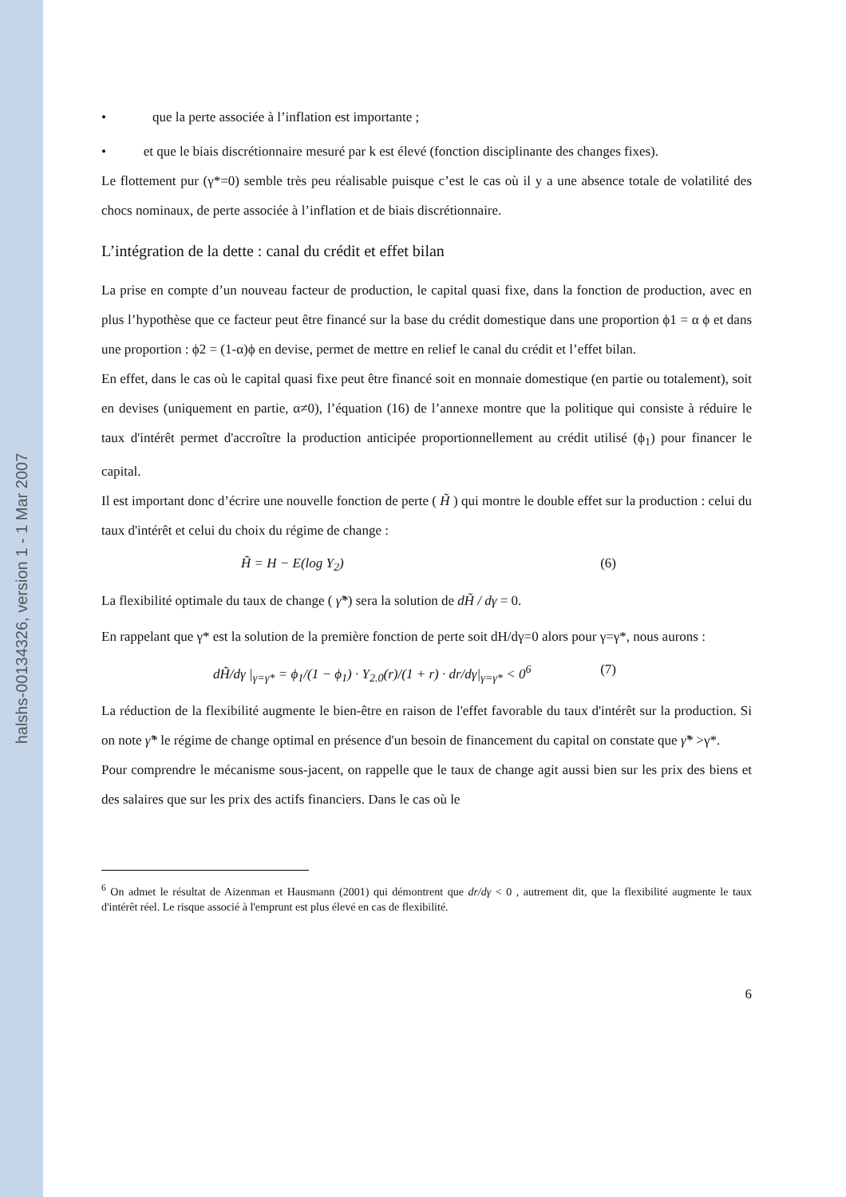halshs-00134326, version 1 - 1 Mar 2007
• que la perte associée à l’inflation est importante ;
• et que le biais discrétionnaire mesuré par k est élevé (fonction disciplinante des changes fixes).
Le flottement pur (γ*=0) semble très peu réalisable puisque c’est le cas où il y a une absence totale de volatilité des chocs nominaux, de perte associée à l’inflation et de biais discrétionnaire.
L’intégration de la dette : canal du crédit et effet bilan
La prise en compte d’un nouveau facteur de production, le capital quasi fixe, dans la fonction de production, avec en plus l’hypothèse que ce facteur peut être financé sur la base du crédit domestique dans une proportion ϕ1 = α ϕ et dans une proportion : ϕ2 = (1-α)ϕ en devise, permet de mettre en relief le canal du crédit et l’effet bilan.
En effet, dans le cas où le capital quasi fixe peut être financé soit en monnaie domestique (en partie ou totalement), soit en devises (uniquement en partie, α≠0), l’équation (16) de l’annexe montre que la politique qui consiste à réduire le taux d'intérêt permet d'accroître la production anticipée proportionnellement au crédit utilisé (ϕ<sub>1</sub>) pour financer le capital.
Il est important donc d’écrire une nouvelle fonction de perte ( H̃ ) qui montre le double effet sur la production : celui du taux d'intérêt et celui du choix du régime de change :
H̃ = H − E(log Y<sub>2</sub>) (6)
La flexibilité optimale du taux de change ( γ̃*) sera la solution de dH̃ / dγ = 0.
En rappelant que γ* est la solution de la première fonction de perte soit dH/dγ=0 alors pour γ=γ*, nous aurons :
dH̃/dγ |<sub>γ=γ*</sub> = ϕ<sub>1</sub>/(1 − ϕ<sub>1</sub>) · Y<sub>2.0</sub>(r)/(1 + r) · dr/dγ|<sub>γ=γ*</sub> < 0<sup>6</sup> (7)
La réduction de la flexibilité augmente le bien-être en raison de l'effet favorable du taux d'intérêt sur la production. Si on note γ̃* le régime de change optimal en présence d'un besoin de financement du capital on constate que γ̃* >γ*.
Pour comprendre le mécanisme sous-jacent, on rappelle que le taux de change agit aussi bien sur les prix des biens et des salaires que sur les prix des actifs financiers. Dans le cas où le
<sup>6</sup> On admet le résultat de Aizenman et Hausmann (2001) qui démontrent que dr/dγ < 0 , autrement dit, que la flexibilité augmente le taux d'intérêt réel. Le risque associé à l'emprunt est plus élevé en cas de flexibilité.
6